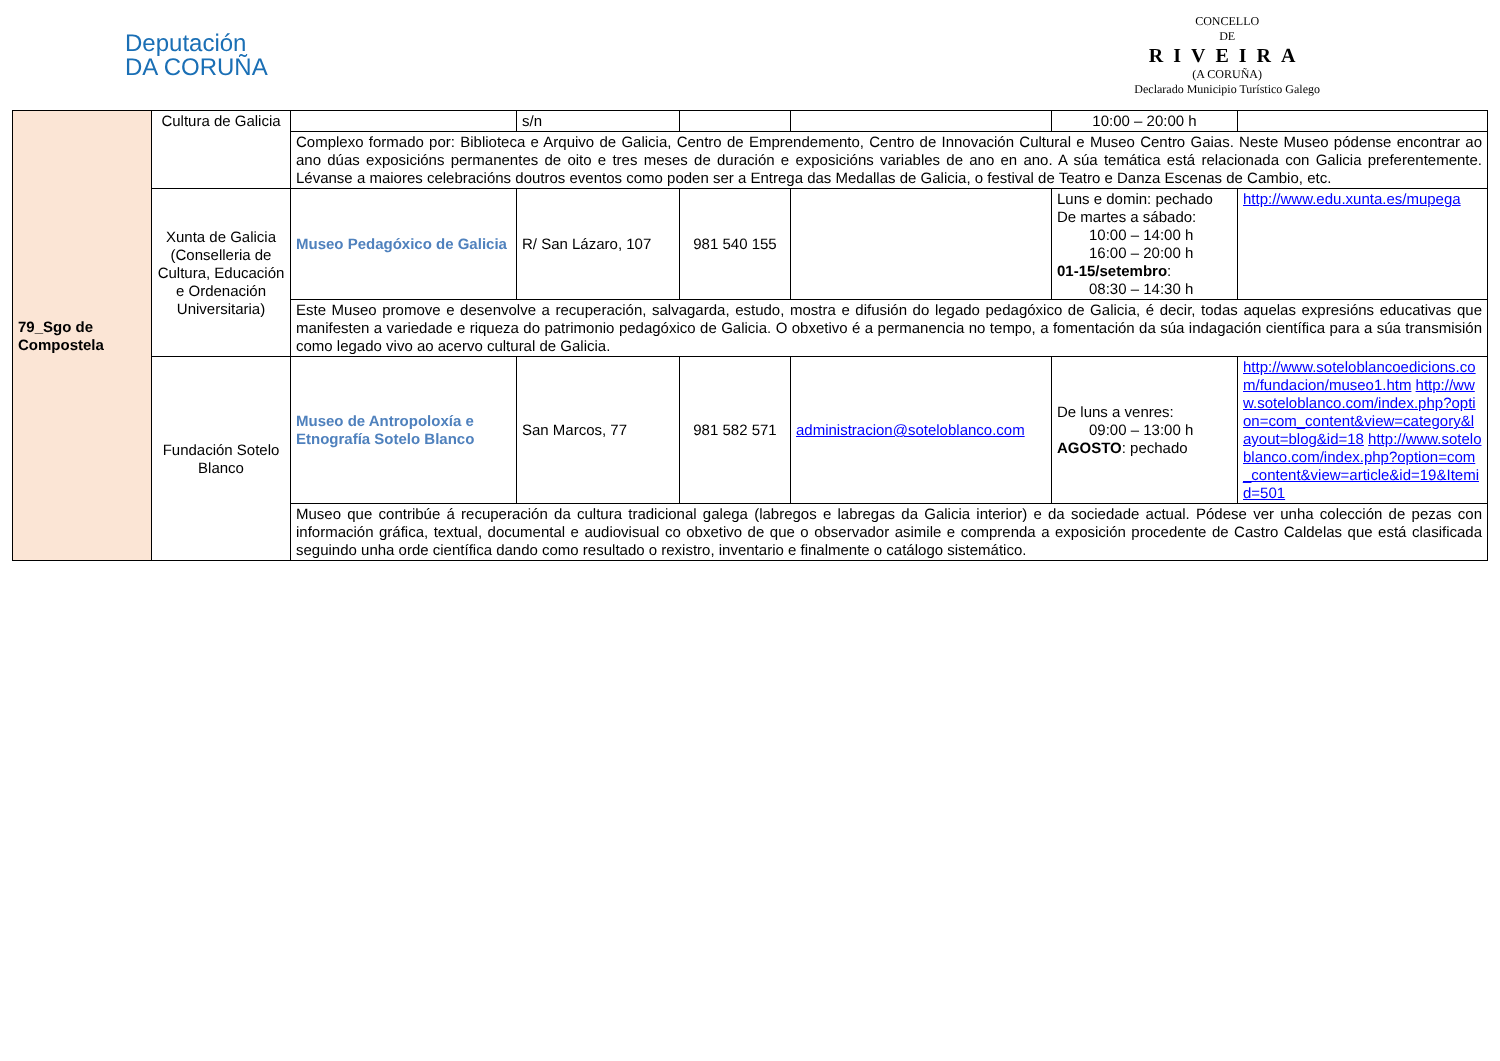Deputación
DA CORUÑA
CONCELLO
DE
RIVEIRA
(A CORUÑA)
Declarado Municipio Turístico Galego
| 79_Sgo de Compostela | Cultura de Galicia | | s/n | | | 10:00 – 20:00 h | |
| | | Complexo formado por: Biblioteca e Arquivo de Galicia, Centro de Emprendemento, Centro de Innovación Cultural e Museo Centro Gaias. Neste Museo pódense encontrar ao ano dúas exposicións permanentes de oito e tres meses de duración e exposicións variables de ano en ano. A súa temática está relacionada con Galicia preferentemente. Lévanse a maiores celebracións doutros eventos como poden ser a Entrega das Medallas de Galicia, o festival de Teatro e Danza Escenas de Cambio, etc. | | | | | |
| | Xunta de Galicia (Conselleria de Cultura, Educación e Ordenación Universitaria) | Museo Pedagóxico de Galicia | R/ San Lázaro, 107 | 981 540 155 | | Luns e domin: pechado De martes a sábado: 10:00 – 14:00 h 16:00 – 20:00 h 01-15/setembro : 08:30 – 14:30 h | http://www.edu.xunta.es/mupega |
| | | Este Museo promove e desenvolve a recuperación, salvagarda, estudo, mostra e difusión do legado pedagóxico de Galicia, é decir, todas aquelas expresións educativas que manifesten a variedade e riqueza do patrimonio pedagóxico de Galicia. O obxetivo é a permanencia no tempo, a fomentación da súa indagación científica para a súa transmisión como legado vivo ao acervo cultural de Galicia. | | | | | |
| | Fundación Sotelo Blanco | Museo de Antropoloxía e Etnografía Sotelo Blanco | San Marcos, 77 | 981 582 571 | administracion@soteloblanco.com | De luns a venres: 09:00 – 13:00 h AGOSTO : pechado | http://www.soteloblancoedicions.com/fundacion/museo1.htm http://www.soteloblanco.com/index.php?option=com_content&view=category&layout=blog&id=18 http://www.soteloblanco.com/index.php?option=com_content&view=article&id=19&Itemid=501 |
| | | Museo que contribúe á recuperación da cultura tradicional galega (labregos e labregas da Galicia interior) e da sociedade actual. Pódese ver unha colección de pezas con información gráfica, textual, documental e audiovisual co obxetivo de que o observador asimile e comprenda a exposición procedente de Castro Caldelas que está clasificada seguindo unha orde científica dando como resultado o rexistro, inventario e finalmente o catálogo sistemático. | | | | | |